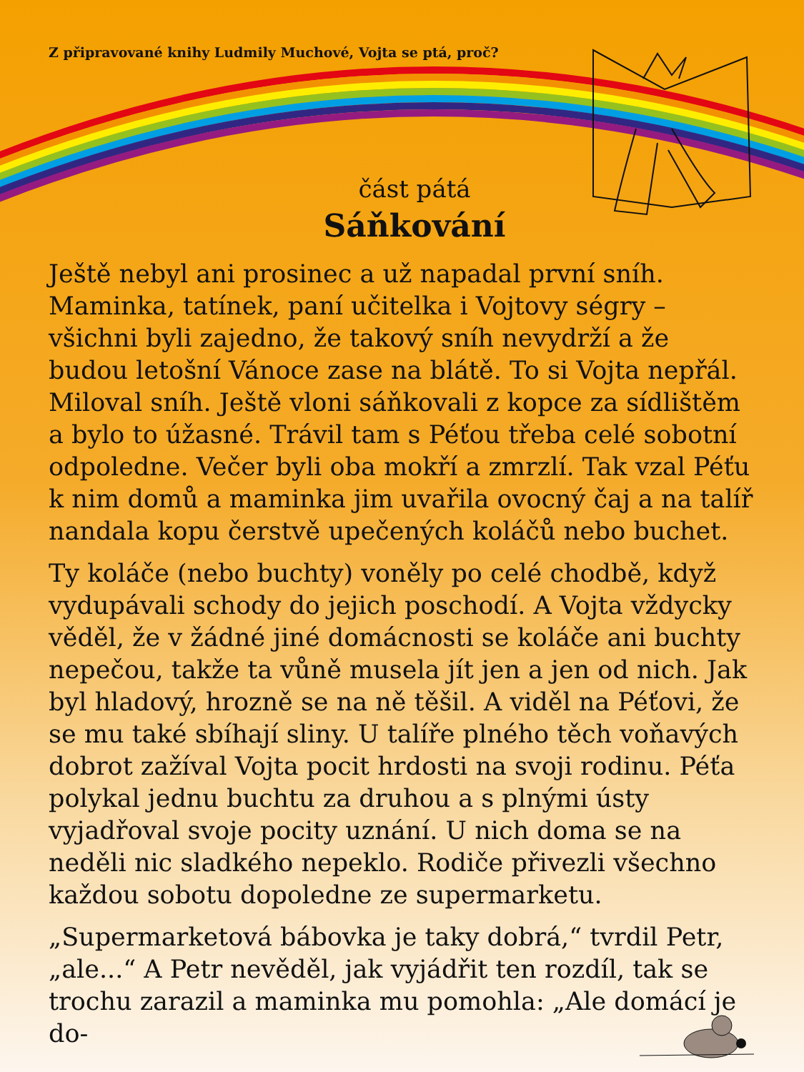Z připravované knihy Ludmily Muchové, Vojta se ptá, proč?
část pátá
Sáňkování
Ještě nebyl ani prosinec a už napadal první sníh. Maminka, tatínek, paní učitelka i Vojtovy ségry – všichni byli zajedno, že takový sníh nevydrží a že budou letošní Vánoce zase na blátě. To si Vojta nepřál. Miloval sníh. Ještě vloni sáňkovali z kopce za sídlištěm a bylo to úžasné. Trávil tam s Péťou třeba celé sobotní odpoledne. Večer byli oba mokří a zmrzlí. Tak vzal Péťu k nim domů a maminka jim uvařila ovocný čaj a na talíř nandala kopu čerstvě upečených koláčů nebo buchet.
Ty koláče (nebo buchty) voněly po celé chodbě, když vydupávali schody do jejich poschodí. A Vojta vždycky věděl, že v žádné jiné domácnosti se koláče ani buchty nepečou, takže ta vůně musela jít jen a jen od nich. Jak byl hladový, hrozně se na ně těšil. A viděl na Péťovi, že se mu také sbíhají sliny. U talíře plného těch voňavých dobrot zažíval Vojta pocit hrdosti na svoji rodinu. Péťa polykal jednu buchtu za druhou a s plnými ústy vyjadřoval svoje pocity uznání. U nich doma se na neděli nic sladkého nepeklo. Rodiče přivezli všechno každou sobotu dopoledne ze supermarketu.
„Supermarketová bábovka je taky dobrá,“ tvrdil Petr, „ale...“ A Petr nevěděl, jak vyjádřit ten rozdíl, tak se trochu zarazil a maminka mu pomohla: „Ale domácí je do-